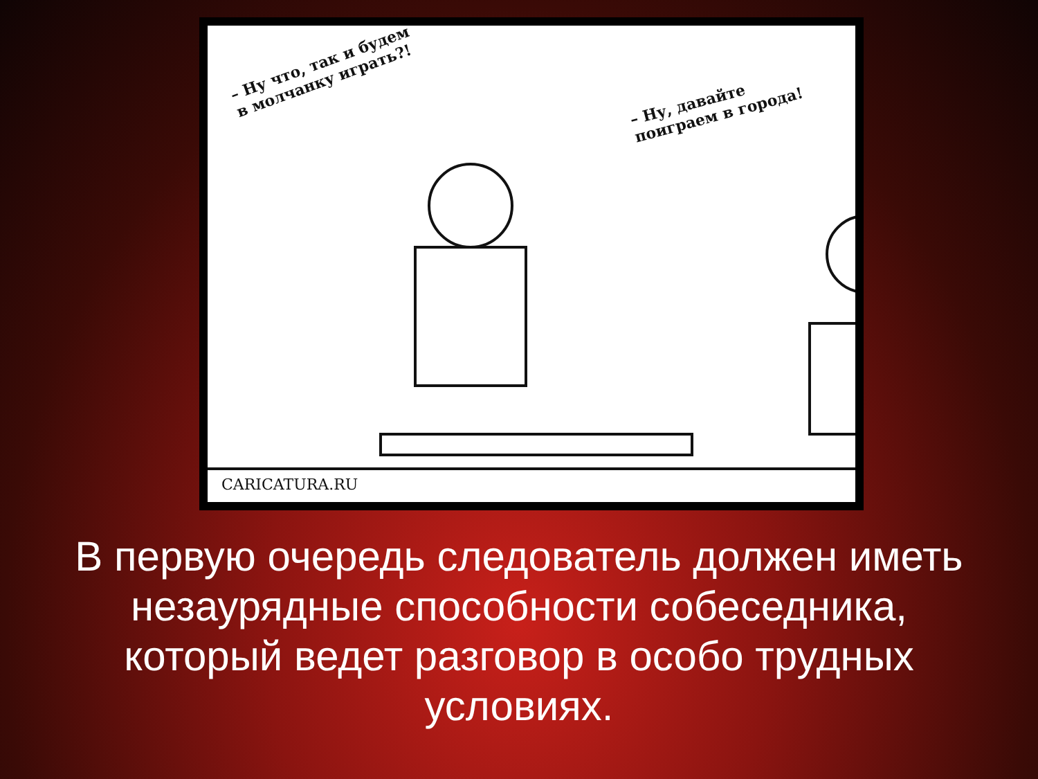– Ну что, так и будем
в молчанку играть?!
– Ну, давайте
поиграем в города!
CARICATURA.RU
В первую очередь следователь должен иметь незаурядные способности собеседника, который ведет разговор в особо трудных условиях.